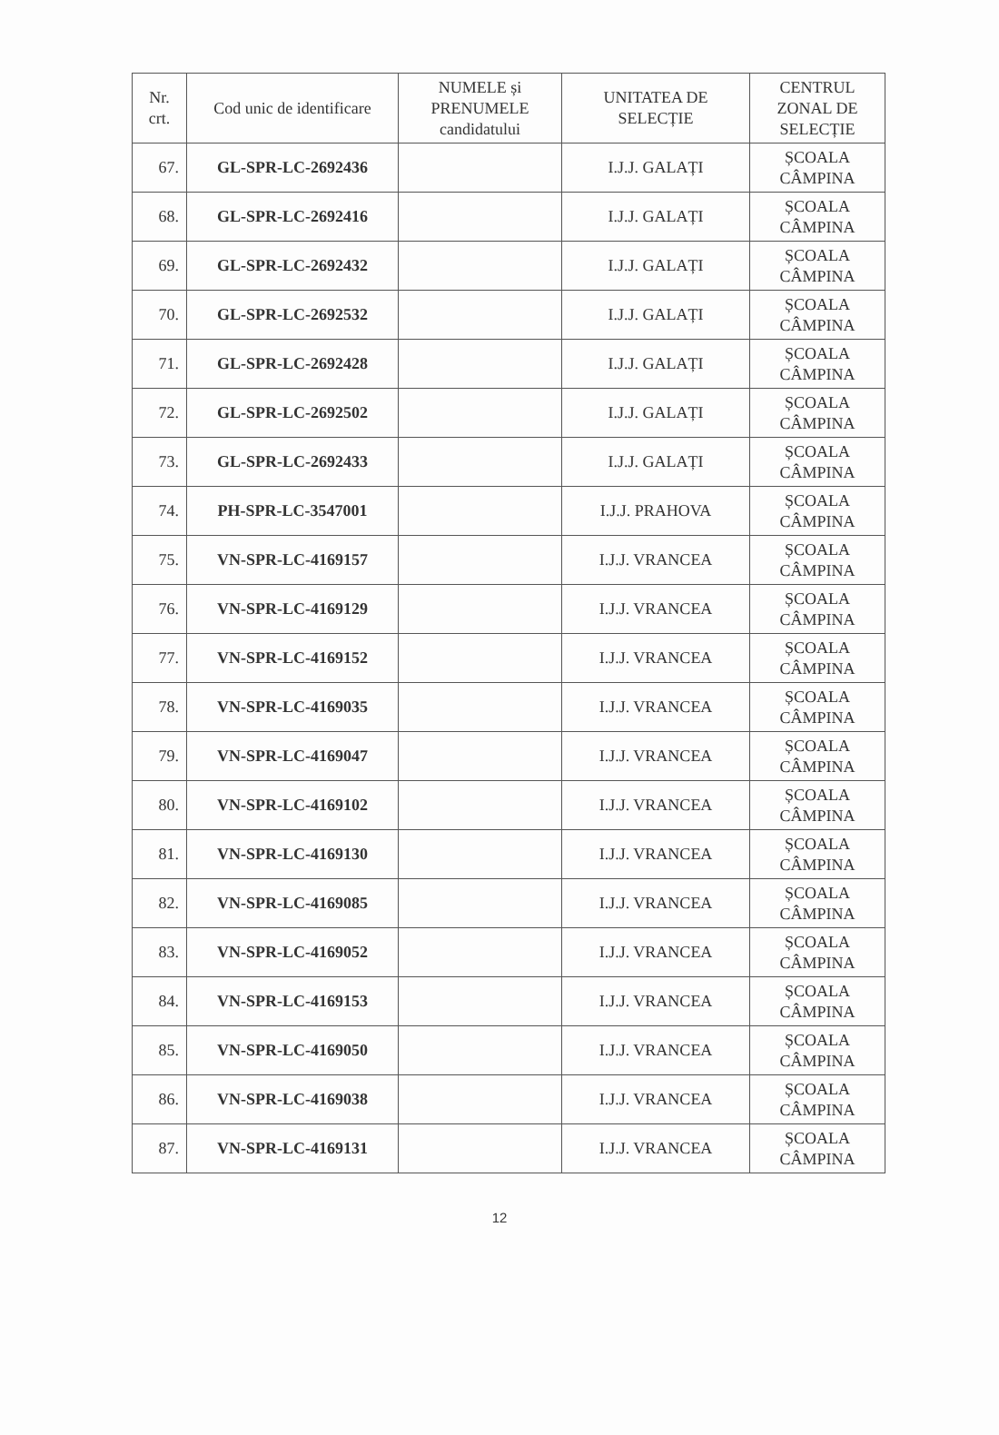| Nr. crt. | Cod unic de identificare | NUMELE și PRENUMELE candidatului | UNITATEA DE SELECȚIE | CENTRUL ZONAL DE SELECȚIE |
| --- | --- | --- | --- | --- |
| 67. | GL-SPR-LC-2692436 | | I.J.J. GALAȚI | ȘCOALA CÂMPINA |
| 68. | GL-SPR-LC-2692416 | | I.J.J. GALAȚI | ȘCOALA CÂMPINA |
| 69. | GL-SPR-LC-2692432 | | I.J.J. GALAȚI | ȘCOALA CÂMPINA |
| 70. | GL-SPR-LC-2692532 | | I.J.J. GALAȚI | ȘCOALA CÂMPINA |
| 71. | GL-SPR-LC-2692428 | | I.J.J. GALAȚI | ȘCOALA CÂMPINA |
| 72. | GL-SPR-LC-2692502 | | I.J.J. GALAȚI | ȘCOALA CÂMPINA |
| 73. | GL-SPR-LC-2692433 | | I.J.J. GALAȚI | ȘCOALA CÂMPINA |
| 74. | PH-SPR-LC-3547001 | | I.J.J. PRAHOVA | ȘCOALA CÂMPINA |
| 75. | VN-SPR-LC-4169157 | | I.J.J. VRANCEA | ȘCOALA CÂMPINA |
| 76. | VN-SPR-LC-4169129 | | I.J.J. VRANCEA | ȘCOALA CÂMPINA |
| 77. | VN-SPR-LC-4169152 | | I.J.J. VRANCEA | ȘCOALA CÂMPINA |
| 78. | VN-SPR-LC-4169035 | | I.J.J. VRANCEA | ȘCOALA CÂMPINA |
| 79. | VN-SPR-LC-4169047 | | I.J.J. VRANCEA | ȘCOALA CÂMPINA |
| 80. | VN-SPR-LC-4169102 | | I.J.J. VRANCEA | ȘCOALA CÂMPINA |
| 81. | VN-SPR-LC-4169130 | | I.J.J. VRANCEA | ȘCOALA CÂMPINA |
| 82. | VN-SPR-LC-4169085 | | I.J.J. VRANCEA | ȘCOALA CÂMPINA |
| 83. | VN-SPR-LC-4169052 | | I.J.J. VRANCEA | ȘCOALA CÂMPINA |
| 84. | VN-SPR-LC-4169153 | | I.J.J. VRANCEA | ȘCOALA CÂMPINA |
| 85. | VN-SPR-LC-4169050 | | I.J.J. VRANCEA | ȘCOALA CÂMPINA |
| 86. | VN-SPR-LC-4169038 | | I.J.J. VRANCEA | ȘCOALA CÂMPINA |
| 87. | VN-SPR-LC-4169131 | | I.J.J. VRANCEA | ȘCOALA CÂMPINA |
12